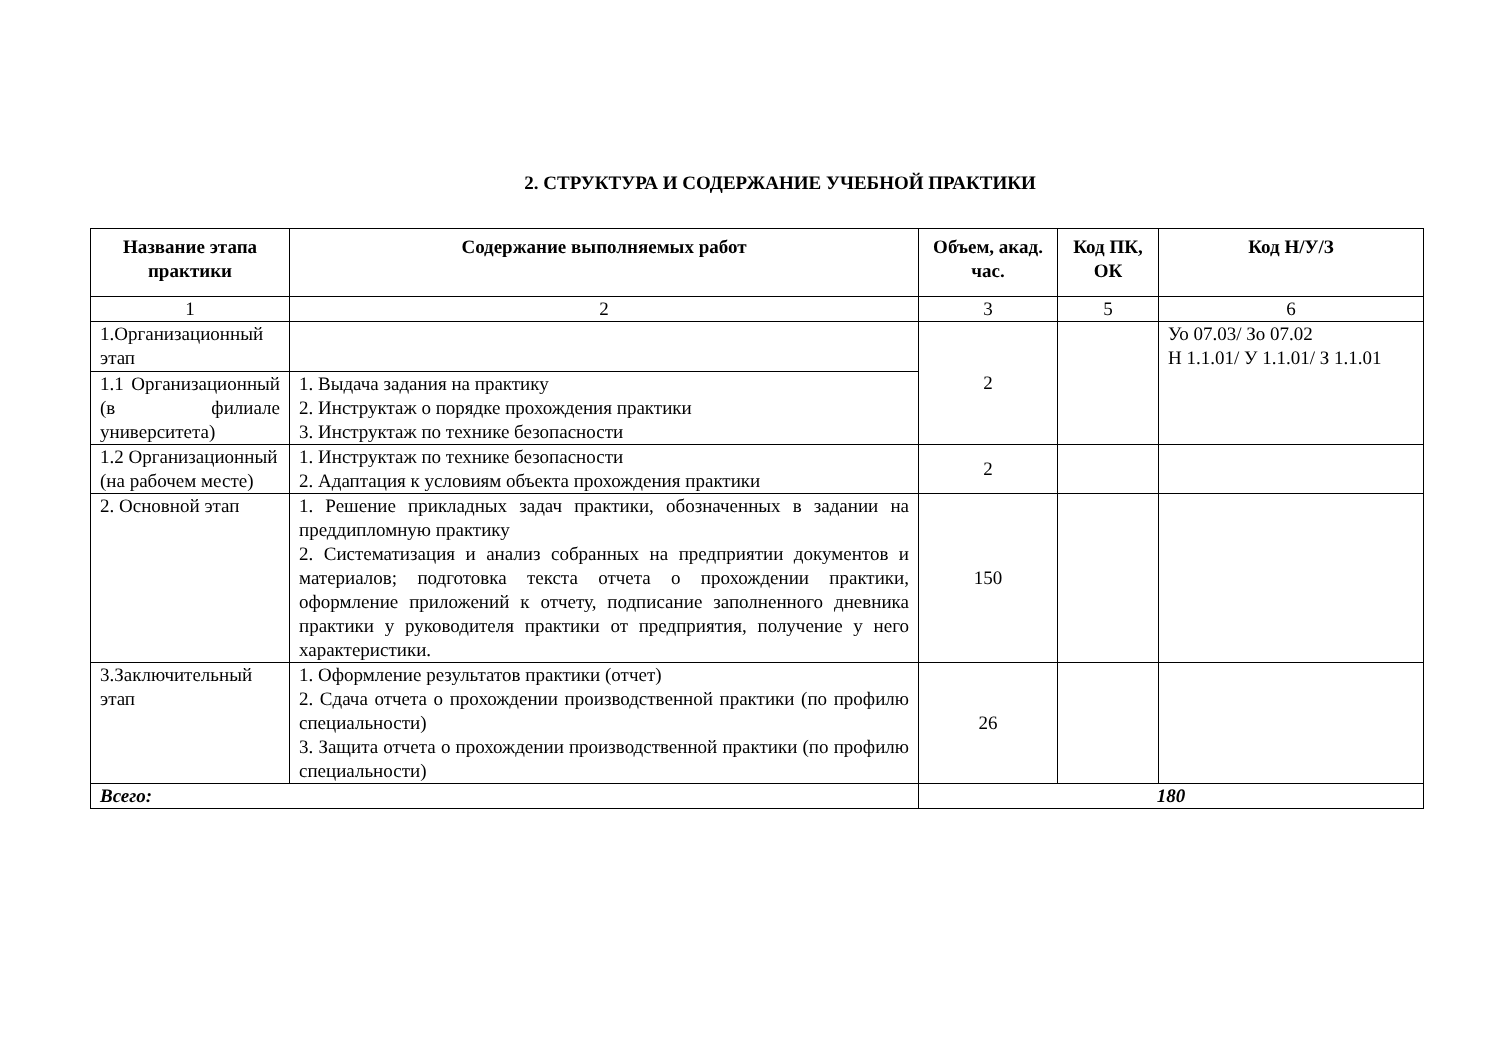2. СТРУКТУРА И СОДЕРЖАНИЕ УЧЕБНОЙ ПРАКТИКИ
| Название этапа практики | Содержание выполняемых работ | Объем, акад. час. | Код ПК, ОК | Код Н/У/З |
| --- | --- | --- | --- | --- |
| 1 | 2 | 3 | 5 | 6 |
| 1.Организационный этап | | 2 | | Уо 07.03/ Зо 07.02 Н 1.1.01/ У 1.1.01/ З 1.1.01 |
| 1.1 Организационный (в филиале университета) | 1. Выдача задания на практику 2. Инструктаж о порядке прохождения практики 3. Инструктаж по технике безопасности | | | |
| 1.2 Организационный (на рабочем месте) | 1. Инструктаж по технике безопасности 2. Адаптация к условиям объекта прохождения практики | 2 | | |
| 2. Основной этап | 1. Решение прикладных задач практики, обозначенных в задании на преддипломную практику 2. Систематизация и анализ собранных на предприятии документов и материалов; подготовка текста отчета о прохождении практики, оформление приложений к отчету, подписание заполненного дневника практики у руководителя практики от предприятия, получение у него характеристики. | 150 | | |
| 3.Заключительный этап | 1. Оформление результатов практики (отчет) 2. Сдача отчета о прохождении производственной практики (по профилю специальности) 3. Защита отчета о прохождении производственной практики (по профилю специальности) | 26 | | |
| Всего: | | 180 | | |